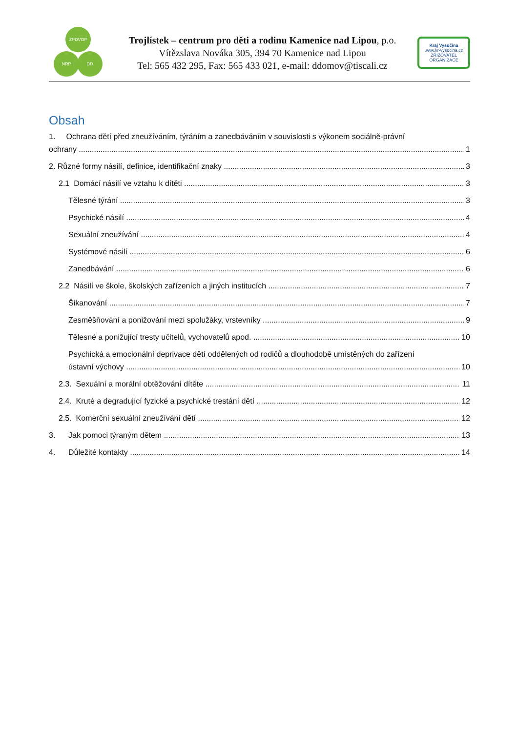ZPDVOP
NRP DD
Trojlístek – centrum pro děti a rodinu Kamenice nad Lipou, p.o.
Vítězslava Nováka 305, 394 70 Kamenice nad Lipou
Tel: 565 432 295, Fax: 565 433 021, e-mail: ddomov@tiscali.cz
Kraj Vysočina
www.kr-vysocina.cz
ZŘIZOVATEL ORGANIZACE
Obsah
1. Ochrana dětí před zneužíváním, týráním a zanedbáváním v souvislosti s výkonem sociálně-právní
ochrany 1
2. Různé formy násilí, definice, identifikační znaky 3
2.1 Domácí násilí ve vztahu k dítěti 3
Tělesné týrání 3
Psychické násilí 4
Sexuální zneužívání 4
Systémové násilí 6
Zanedbávání 6
2.2 Násilí ve škole, školských zařízeních a jiných institucích 7
Šikanování 7
Zesměšňování a ponižování mezi spolužáky, vrstevníky 9
Tělesné a ponižující tresty učitelů, vychovatelů apod. 10
Psychická a emocionální deprivace dětí oddělených od rodičů a dlouhodobě umístěných do zařízení
ústavní výchovy 10
2.3. Sexuální a morální obtěžování dítěte 11
2.4. Kruté a degradující fyzické a psychické trestání dětí 12
2.5. Komerční sexuální zneužívání dětí 12
3. Jak pomoci týraným dětem 13
4. Důležité kontakty 14